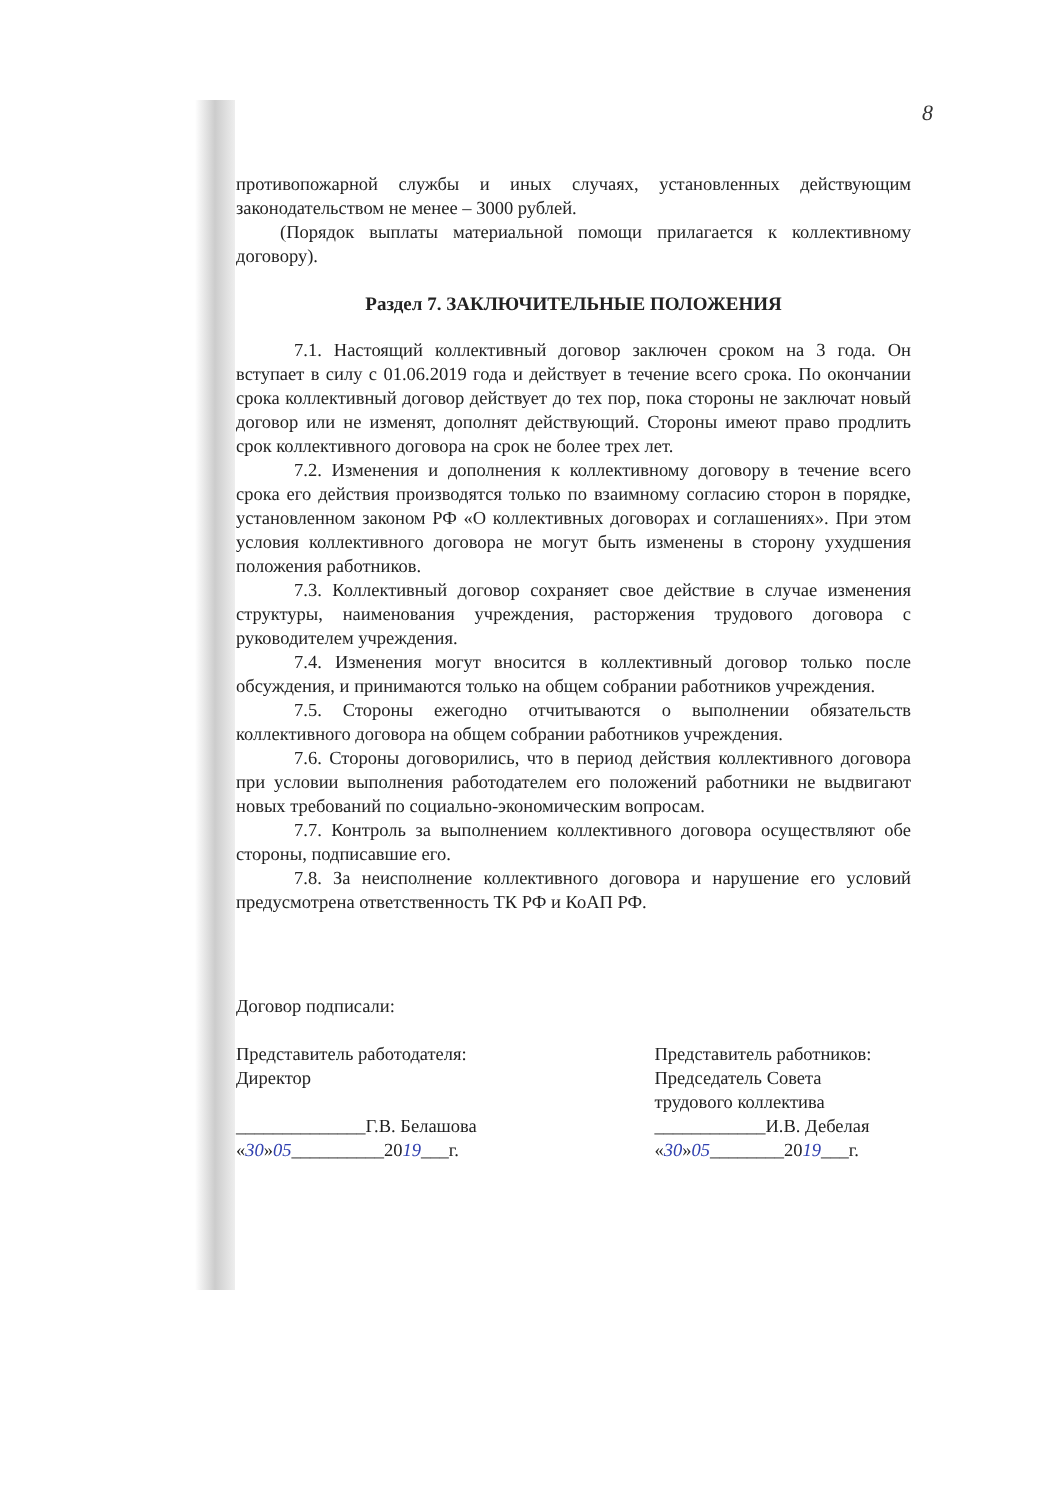8
противопожарной службы и иных случаях, установленных действующим законодательством не менее – 3000 рублей.
(Порядок выплаты материальной помощи прилагается к коллективному договору).
Раздел 7. ЗАКЛЮЧИТЕЛЬНЫЕ ПОЛОЖЕНИЯ
7.1. Настоящий коллективный договор заключен сроком на 3 года. Он вступает в силу с 01.06.2019 года и действует в течение всего срока. По окончании срока коллективный договор действует до тех пор, пока стороны не заключат новый договор или не изменят, дополнят действующий. Стороны имеют право продлить срок коллективного договора на срок не более трех лет.
7.2. Изменения и дополнения к коллективному договору в течение всего срока его действия производятся только по взаимному согласию сторон в порядке, установленном законом РФ «О коллективных договорах и соглашениях». При этом условия коллективного договора не могут быть изменены в сторону ухудшения положения работников.
7.3. Коллективный договор сохраняет свое действие в случае изменения структуры, наименования учреждения, расторжения трудового договора с руководителем учреждения.
7.4. Изменения могут вносится в коллективный договор только после обсуждения, и принимаются только на общем собрании работников учреждения.
7.5. Стороны ежегодно отчитываются о выполнении обязательств коллективного договора на общем собрании работников учреждения.
7.6. Стороны договорились, что в период действия коллективного договора при условии выполнения работодателем его положений работники не выдвигают новых требований по социально-экономическим вопросам.
7.7. Контроль за выполнением коллективного договора осуществляют обе стороны, подписавшие его.
7.8. За неисполнение коллективного договора и нарушение его условий предусмотрена ответственность ТК РФ и КоАП РФ.
Договор подписали:
Представитель работодателя:
Директор
______________Г.В. Белашова
«30»05__________2019___г.
Представитель работников:
Председатель Совета
трудового коллектива
____________И.В. Дебелая
«30»05________2019___г.